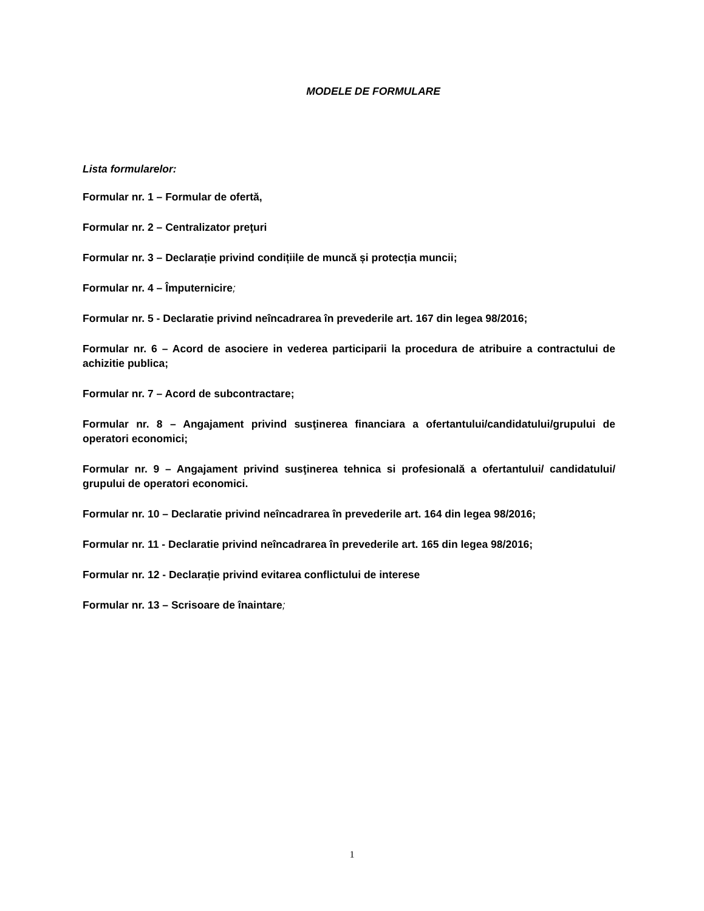MODELE DE FORMULARE
Lista formularelor:
Formular nr. 1 – Formular de ofertă,
Formular nr. 2 – Centralizator preţuri
Formular nr. 3 – Declarație privind condițiile de muncă și protecția muncii;
Formular nr. 4 – Împuternicire;
Formular nr. 5 - Declaratie privind neîncadrarea în prevederile art. 167 din legea 98/2016;
Formular nr. 6 – Acord de asociere in vederea participarii la procedura de atribuire a contractului de achizitie publica;
Formular nr. 7 – Acord de subcontractare;
Formular nr. 8 – Angajament privind susţinerea financiara a ofertantului/candidatului/grupului de operatori economici;
Formular nr. 9 – Angajament privind susţinerea tehnica si profesională a ofertantului/ candidatului/ grupului de operatori economici.
Formular nr. 10 – Declaratie privind neîncadrarea în prevederile art. 164 din legea 98/2016;
Formular nr. 11 - Declaratie privind neîncadrarea în prevederile art. 165 din legea 98/2016;
Formular nr. 12 - Declarație privind evitarea conflictului de interese
Formular nr. 13 – Scrisoare de înaintare;
1